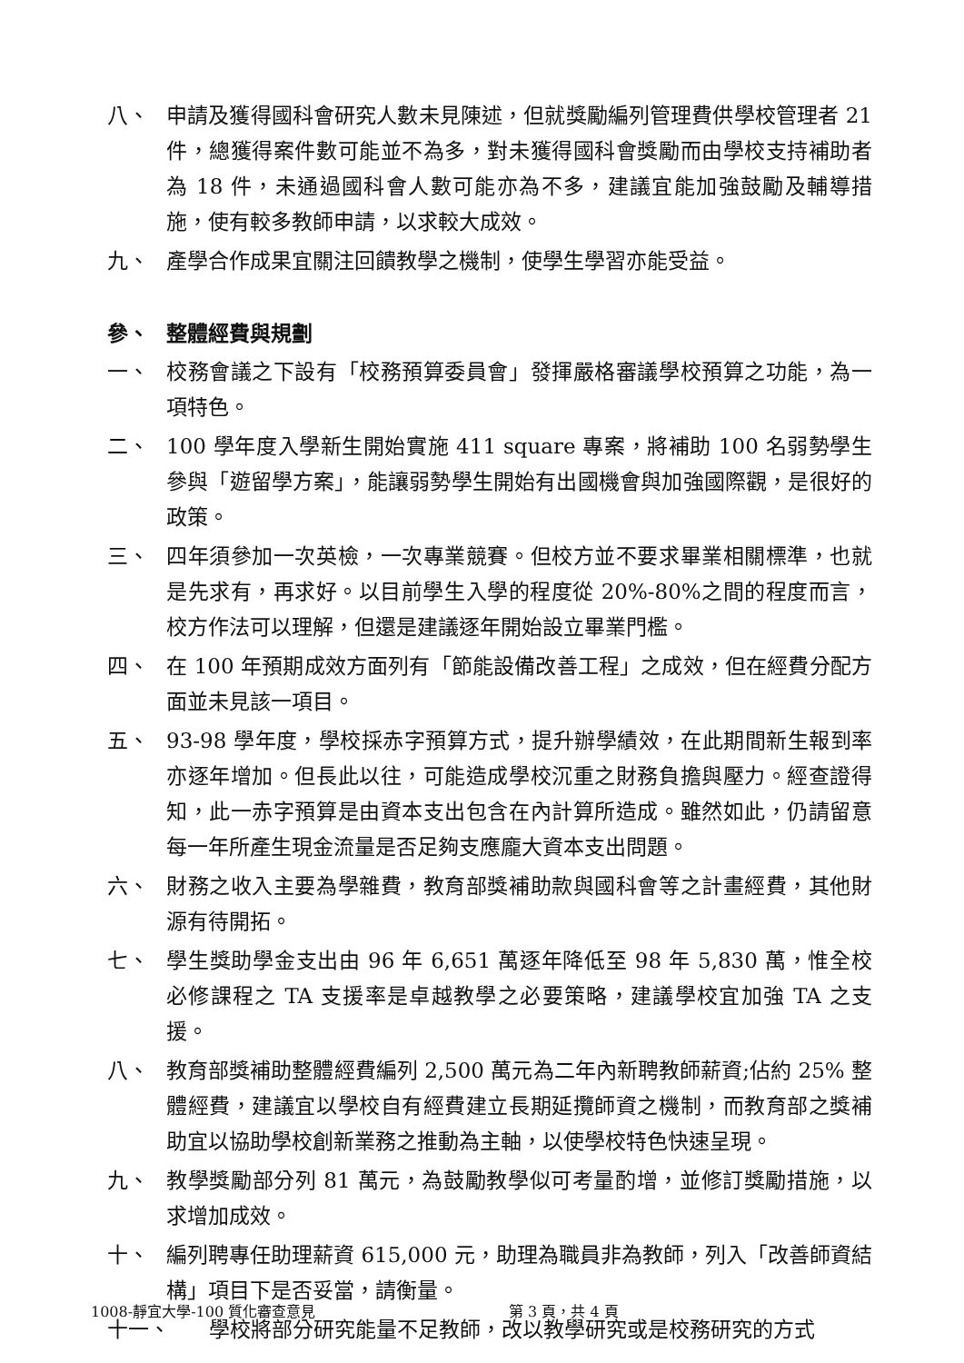八、 申請及獲得國科會研究人數未見陳述，但就獎勵編列管理費供學校管理者 21 件，總獲得案件數可能並不為多，對未獲得國科會獎勵而由學校支持補助者為 18 件，未通過國科會人數可能亦為不多，建議宜能加強鼓勵及輔導措施，使有較多教師申請，以求較大成效。
九、 產學合作成果宜關注回饋教學之機制，使學生學習亦能受益。
參、 整體經費與規劃
一、 校務會議之下設有「校務預算委員會」發揮嚴格審議學校預算之功能，為一項特色。
二、 100 學年度入學新生開始實施 411 square 專案，將補助 100 名弱勢學生參與「遊留學方案」，能讓弱勢學生開始有出國機會與加強國際觀，是很好的政策。
三、 四年須參加一次英檢，一次專業競賽。但校方並不要求畢業相關標準，也就是先求有，再求好。以目前學生入學的程度從 20%-80%之間的程度而言，校方作法可以理解，但還是建議逐年開始設立畢業門檻。
四、 在 100 年預期成效方面列有「節能設備改善工程」之成效，但在經費分配方面並未見該一項目。
五、 93-98 學年度，學校採赤字預算方式，提升辦學績效，在此期間新生報到率亦逐年增加。但長此以往，可能造成學校沉重之財務負擔與壓力。經查證得知，此一赤字預算是由資本支出包含在內計算所造成。雖然如此，仍請留意每一年所產生現金流量是否足夠支應龐大資本支出問題。
六、 財務之收入主要為學雜費，教育部獎補助款與國科會等之計畫經費，其他財源有待開拓。
七、 學生獎助學金支出由 96 年 6,651 萬逐年降低至 98 年 5,830 萬，惟全校 必修課程之 TA 支援率是卓越教學之必要策略，建議學校宜加強 TA 之支援。
八、 教育部獎補助整體經費編列 2,500 萬元為二年內新聘教師薪資;佔約 25% 整體經費，建議宜以學校自有經費建立長期延攬師資之機制，而教育部之獎補助宜以協助學校創新業務之推動為主軸，以使學校特色快速呈現。
九、 教學獎勵部分列 81 萬元，為鼓勵教學似可考量酌增，並修訂獎勵措施，以求增加成效。
十、 編列聘專任助理薪資 615,000 元，助理為職員非為教師，列入「改善師資結構」項目下是否妥當，請衡量。
十一、 學校將部分研究能量不足教師，改以教學研究或是校務研究的方式
1008-靜宜大學-100 質化審查意見 第 3 頁，共 4 頁